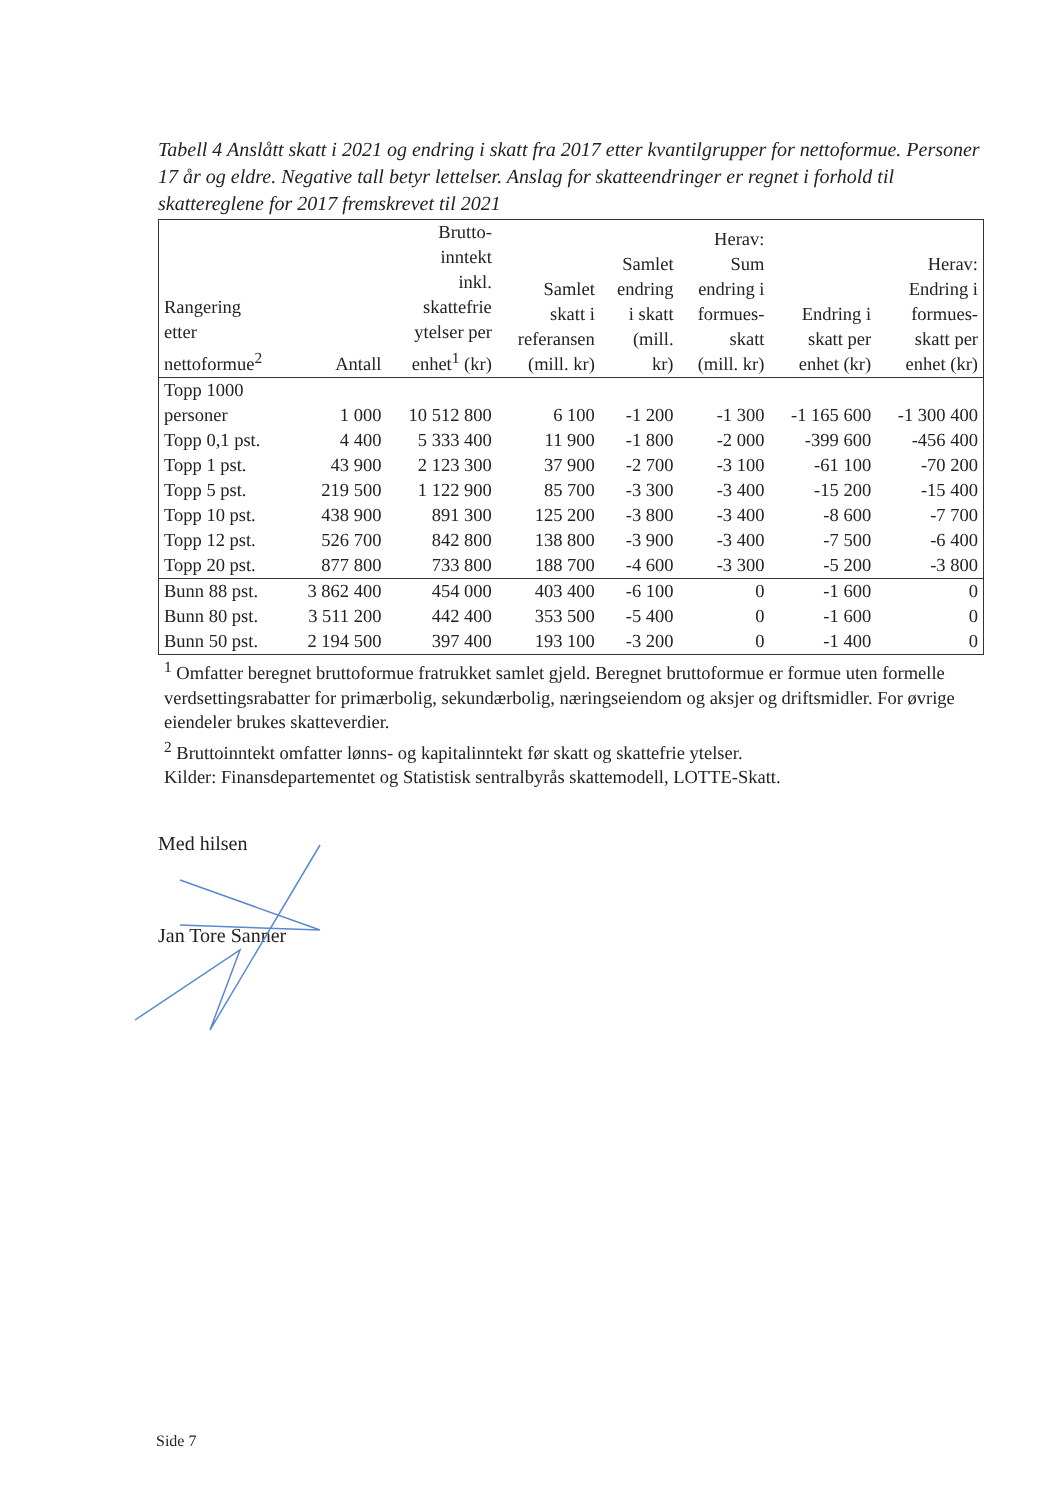Tabell 4 Anslått skatt i 2021 og endring i skatt fra 2017 etter kvantilgrupper for nettoformue. Personer 17 år og eldre. Negative tall betyr lettelser. Anslag for skatteendringer er regnet i forhold til skattereglene for 2017 fremskrevet til 2021
| Rangering etter nettoformue<sup>2</sup> | Antall | Brutto- inntekt inkl. skattefrie ytelser per enhet<sup>1</sup> (kr) | Samlet skatt i referansen (mill. kr) | Samlet endring i skatt (mill. kr) | Herav: Sum endring i formues- skatt (mill. kr) | Endring i skatt per enhet (kr) | Herav: Endring i formues- skatt per enhet (kr) |
| --- | --- | --- | --- | --- | --- | --- | --- |
| Topp 1000 personer | 1 000 | 10 512 800 | 6 100 | -1 200 | -1 300 | -1 165 600 | -1 300 400 |
| Topp 0,1 pst. | 4 400 | 5 333 400 | 11 900 | -1 800 | -2 000 | -399 600 | -456 400 |
| Topp 1 pst. | 43 900 | 2 123 300 | 37 900 | -2 700 | -3 100 | -61 100 | -70 200 |
| Topp 5 pst. | 219 500 | 1 122 900 | 85 700 | -3 300 | -3 400 | -15 200 | -15 400 |
| Topp 10 pst. | 438 900 | 891 300 | 125 200 | -3 800 | -3 400 | -8 600 | -7 700 |
| Topp 12 pst. | 526 700 | 842 800 | 138 800 | -3 900 | -3 400 | -7 500 | -6 400 |
| Topp 20 pst. | 877 800 | 733 800 | 188 700 | -4 600 | -3 300 | -5 200 | -3 800 |
| Bunn 88 pst. | 3 862 400 | 454 000 | 403 400 | -6 100 | 0 | -1 600 | 0 |
| Bunn 80 pst. | 3 511 200 | 442 400 | 353 500 | -5 400 | 0 | -1 600 | 0 |
| Bunn 50 pst. | 2 194 500 | 397 400 | 193 100 | -3 200 | 0 | -1 400 | 0 |
<sup>1</sup> Omfatter beregnet bruttoformue fratrukket samlet gjeld. Beregnet bruttoformue er formue uten formelle verdsettingsrabatter for primærbolig, sekundærbolig, næringseiendom og aksjer og driftsmidler. For øvrige eiendeler brukes skatteverdier.
<sup>2</sup> Bruttoinntekt omfatter lønns- og kapitalinntekt før skatt og skattefrie ytelser.
Kilder: Finansdepartementet og Statistisk sentralbyrås skattemodell, LOTTE-Skatt.
Med hilsen
Jan Tore Sanner
Side 7